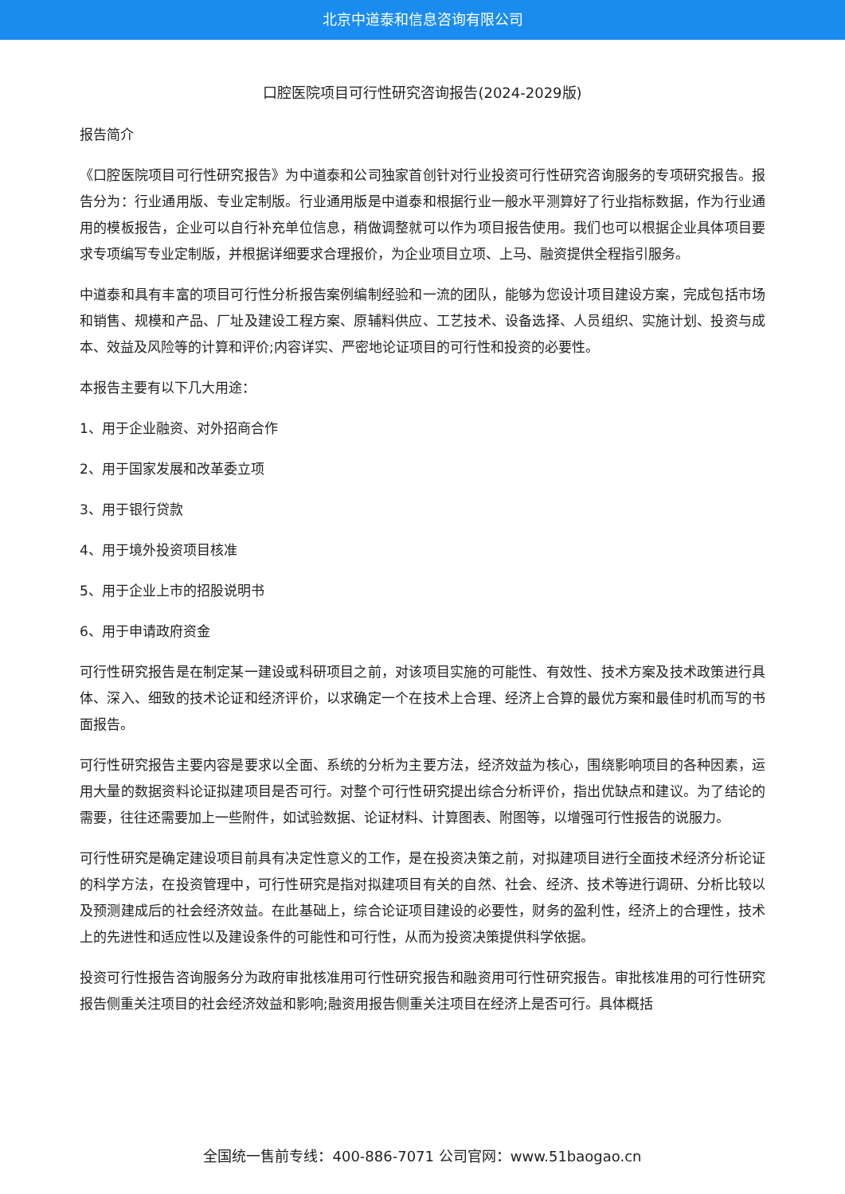北京中道泰和信息咨询有限公司
口腔医院项目可行性研究咨询报告(2024-2029版)
报告简介
《口腔医院项目可行性研究报告》为中道泰和公司独家首创针对行业投资可行性研究咨询服务的专项研究报告。报告分为：行业通用版、专业定制版。行业通用版是中道泰和根据行业一般水平测算好了行业指标数据，作为行业通用的模板报告，企业可以自行补充单位信息，稍做调整就可以作为项目报告使用。我们也可以根据企业具体项目要求专项编写专业定制版，并根据详细要求合理报价，为企业项目立项、上马、融资提供全程指引服务。
中道泰和具有丰富的项目可行性分析报告案例编制经验和一流的团队，能够为您设计项目建设方案，完成包括市场和销售、规模和产品、厂址及建设工程方案、原辅料供应、工艺技术、设备选择、人员组织、实施计划、投资与成本、效益及风险等的计算和评价;内容详实、严密地论证项目的可行性和投资的必要性。
本报告主要有以下几大用途：
1、用于企业融资、对外招商合作
2、用于国家发展和改革委立项
3、用于银行贷款
4、用于境外投资项目核准
5、用于企业上市的招股说明书
6、用于申请政府资金
可行性研究报告是在制定某一建设或科研项目之前，对该项目实施的可能性、有效性、技术方案及技术政策进行具体、深入、细致的技术论证和经济评价，以求确定一个在技术上合理、经济上合算的最优方案和最佳时机而写的书面报告。
可行性研究报告主要内容是要求以全面、系统的分析为主要方法，经济效益为核心，围绕影响项目的各种因素，运用大量的数据资料论证拟建项目是否可行。对整个可行性研究提出综合分析评价，指出优缺点和建议。为了结论的需要，往往还需要加上一些附件，如试验数据、论证材料、计算图表、附图等，以增强可行性报告的说服力。
可行性研究是确定建设项目前具有决定性意义的工作，是在投资决策之前，对拟建项目进行全面技术经济分析论证的科学方法，在投资管理中，可行性研究是指对拟建项目有关的自然、社会、经济、技术等进行调研、分析比较以及预测建成后的社会经济效益。在此基础上，综合论证项目建设的必要性，财务的盈利性，经济上的合理性，技术上的先进性和适应性以及建设条件的可能性和可行性，从而为投资决策提供科学依据。
投资可行性报告咨询服务分为政府审批核准用可行性研究报告和融资用可行性研究报告。审批核准用的可行性研究报告侧重关注项目的社会经济效益和影响;融资用报告侧重关注项目在经济上是否可行。具体概括
全国统一售前专线：400-886-7071 公司官网：www.51baogao.cn